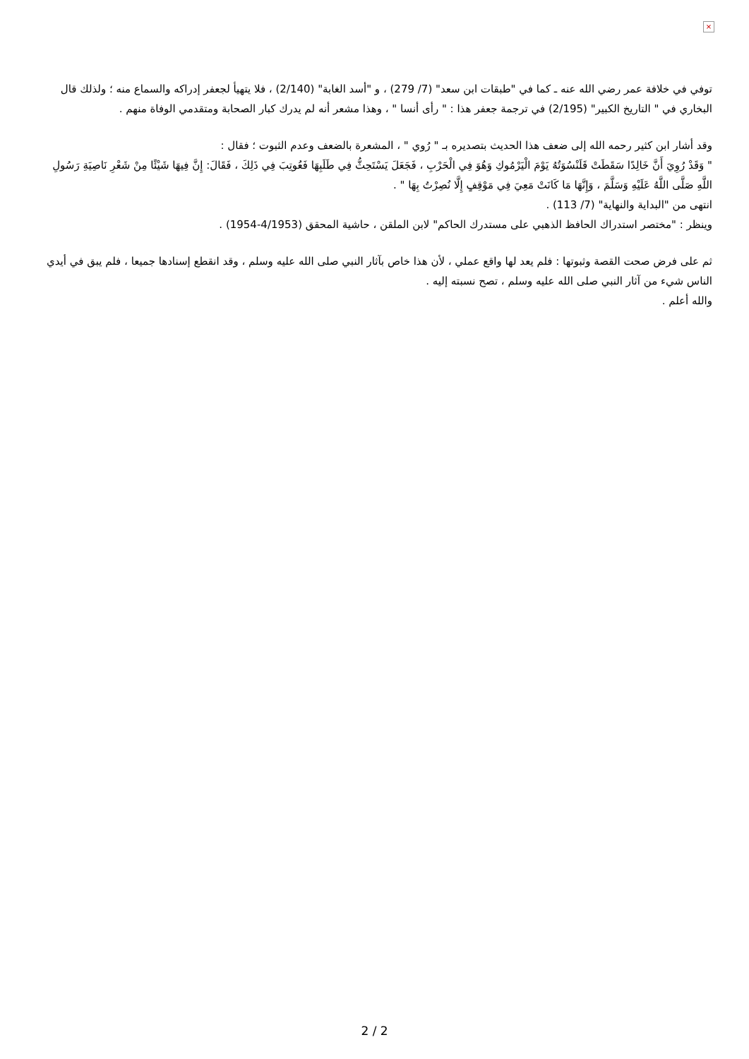×
توفي في خلافة عمر رضي الله عنه ـ كما في "طبقات ابن سعد" (7/ 279) ، و "أسد الغابة" (2/140) ، فلا يتهيأ لجعفر إدراكه والسماع منه ؛ ولذلك قال البخاري في " التاريخ الكبير" (2/195) في ترجمة جعفر هذا : " رأى أنسا " ، وهذا مشعر أنه لم يدرك كبار الصحابة ومتقدمي الوفاة منهم .
وقد أشار ابن كثير رحمه الله إلى ضعف هذا الحديث بتصديره بـ " رُوي " ، المشعرة بالضعف وعدم الثبوت ؛ فقال :
" وَقَدْ رُوِيَ أَنَّ خَالِدًا سَقَطَتْ قَلَنْسُوَتُهُ يَوْمَ الْيَرْمُوكِ وَهُوَ فِي الْحَرْبِ ، فَجَعَلَ يَسْتَحِثُّ فِي طَلَبِهَا فَعُوتِبَ فِي ذَلِكَ ، فَقَالَ: إِنَّ فِيهَا شَيْئًا مِنْ شَعْرِ نَاصِيَةِ رَسُولِ اللَّهِ صَلَّى اللَّهُ عَلَيْهِ وَسَلَّمَ ، وَإِنَّهَا مَا كَانَتْ مَعِيَ فِي مَوْقِفٍ إِلَّا نُصِرْتُ بِهَا " .
انتهى من "البداية والنهاية" (7/ 113) .
وينظر : "مختصر استدراك الحافظ الذهبي على مستدرك الحاكم" لابن الملقن ، حاشية المحقق (4/1953-1954) .
ثم على فرض صحت القصة وثبوتها : فلم يعد لها واقع عملي ، لأن هذا خاص بآثار النبي صلى الله عليه وسلم ، وقد انقطع إسنادها جميعا ، فلم يبق في أيدي الناس شيء من آثار النبي صلى الله عليه وسلم ، تصح نسبته إليه .
والله أعلم .
2 / 2